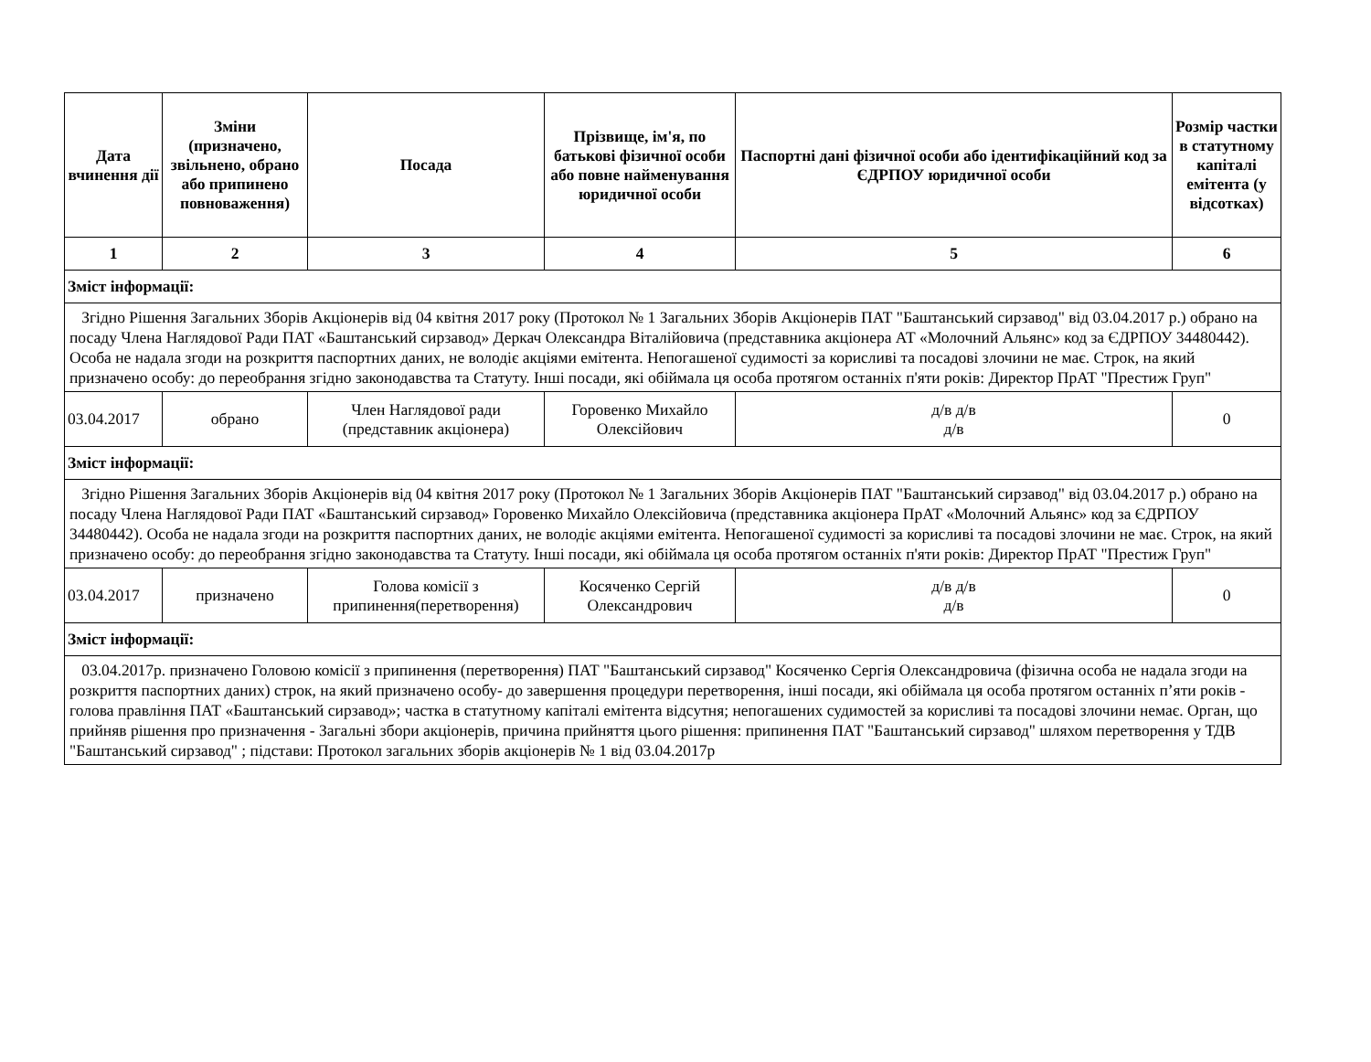| Дата вчинення дії | Зміни (призначено, звільнено, обрано або припинено повноваження) | Посада | Прізвище, ім'я, по батькові фізичної особи або повне найменування юридичної особи | Паспортні дані фізичної особи або ідентифікаційний код за ЄДРПОУ юридичної особи | Розмір частки в статутному капіталі емітента (у відсотках) |
| --- | --- | --- | --- | --- | --- |
| 1 | 2 | 3 | 4 | 5 | 6 |
| Зміст інформації: | | | | | |
| Згідно Рішення Загальних Зборів Акціонерів від 04 квітня 2017 року (Протокол № 1 Загальних Зборів Акціонерів ПАТ "Баштанський сирзавод" від 03.04.2017 р.) обрано на посаду Члена Наглядової Ради ПАТ «Баштанський сирзавод» Деркач Олександра Віталійовича (представника акціонера АТ «Молочний Альянс» код за ЄДРПОУ 34480442). Особа не надала згоди на розкриття паспортних даних, не володіє акціями емітента. Непогашеної судимості за корисливі та посадові злочини не має. Строк, на який призначено особу: до переобрання згідно законодавства та Статуту. Інші посади, які обіймала ця особа протягом останніх п'яти років: Директор ПрАТ "Престиж Груп" | | | | | |
| 03.04.2017 | обрано | Член Наглядової ради (представник акціонера) | Горовенко Михайло Олексійович | д/в д/в д/в | 0 |
| Зміст інформації: | | | | | |
| Згідно Рішення Загальних Зборів Акціонерів від 04 квітня 2017 року (Протокол № 1 Загальних Зборів Акціонерів ПАТ "Баштанський сирзавод" від 03.04.2017 р.) обрано на посаду Члена Наглядової Ради ПАТ «Баштанський сирзавод» Горовенко Михайло Олексійовича (представника акціонера ПрАТ «Молочний Альянс» код за ЄДРПОУ 34480442). Особа не надала згоди на розкриття паспортних даних, не володіє акціями емітента. Непогашеної судимості за корисливі та посадові злочини не має. Строк, на який призначено особу: до переобрання згідно законодавства та Статуту. Інші посади, які обіймала ця особа протягом останніх п'яти років: Директор ПрАТ "Престиж Груп" | | | | | |
| 03.04.2017 | призначено | Голова комісії з припинення(перетворення) | Косяченко Сергій Олександрович | д/в д/в д/в | 0 |
| Зміст інформації: | | | | | |
| 03.04.2017р. призначено Головою комісії з припинення (перетворення) ПАТ "Баштанський сирзавод" Косяченко Сергія Олександровича (фізична особа не надала згоди на розкриття паспортних даних) строк, на який призначено особу- до завершення процедури перетворення, інші посади, які обіймала ця особа протягом останніх п’яти років - голова правління ПАТ «Баштанський сирзавод»; частка в статутному капіталі емітента відсутня; непогашених судимостей за корисливі та посадові злочини немає. Орган, що прийняв рішення про призначення - Загальні збори акціонерів, причина прийняття цього рішення: припинення ПАТ "Баштанський сирзавод" шляхом перетворення у ТДВ "Баштанський сирзавод" ; підстави: Протокол загальних зборів акціонерів № 1 від 03.04.2017р | | | | | |